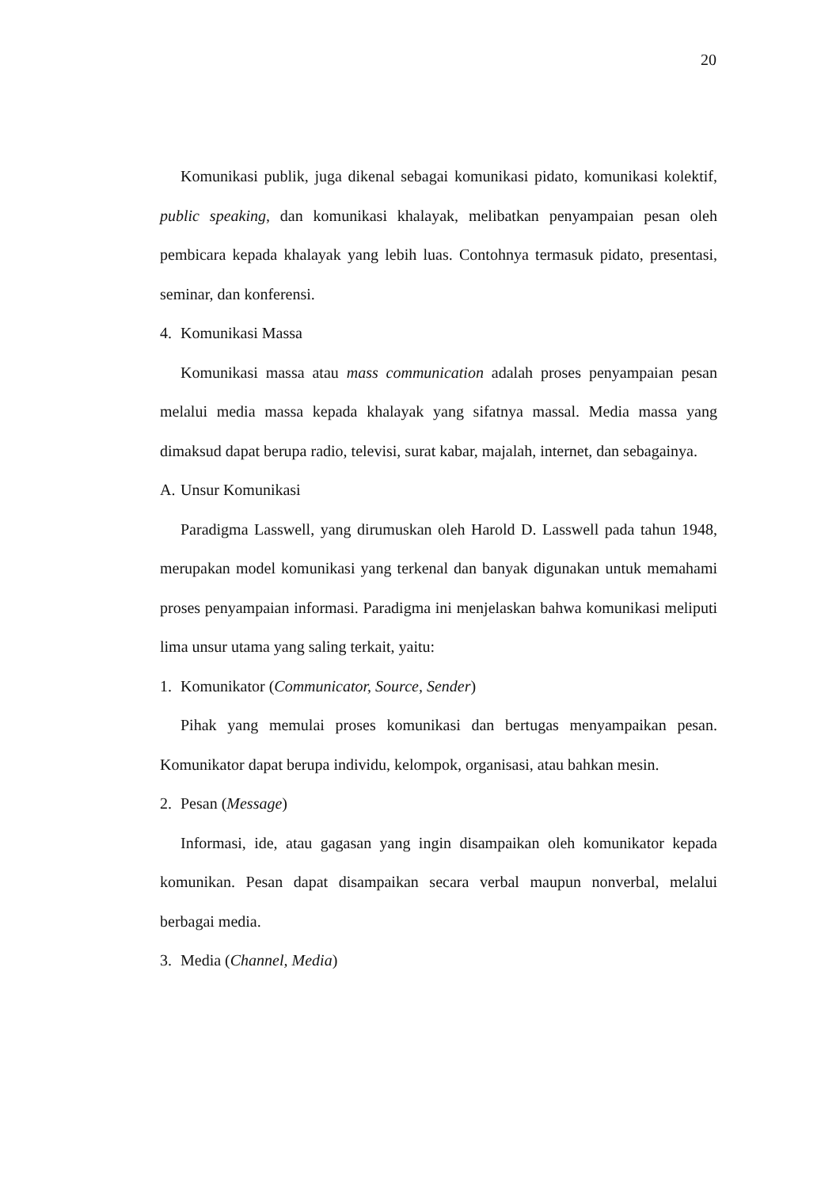20
Komunikasi publik, juga dikenal sebagai komunikasi pidato, komunikasi kolektif, public speaking, dan komunikasi khalayak, melibatkan penyampaian pesan oleh pembicara kepada khalayak yang lebih luas. Contohnya termasuk pidato, presentasi, seminar, dan konferensi.
4. Komunikasi Massa
Komunikasi massa atau mass communication adalah proses penyampaian pesan melalui media massa kepada khalayak yang sifatnya massal. Media massa yang dimaksud dapat berupa radio, televisi, surat kabar, majalah, internet, dan sebagainya.
A. Unsur Komunikasi
Paradigma Lasswell, yang dirumuskan oleh Harold D. Lasswell pada tahun 1948, merupakan model komunikasi yang terkenal dan banyak digunakan untuk memahami proses penyampaian informasi. Paradigma ini menjelaskan bahwa komunikasi meliputi lima unsur utama yang saling terkait, yaitu:
1. Komunikator (Communicator, Source, Sender)
Pihak yang memulai proses komunikasi dan bertugas menyampaikan pesan. Komunikator dapat berupa individu, kelompok, organisasi, atau bahkan mesin.
2. Pesan (Message)
Informasi, ide, atau gagasan yang ingin disampaikan oleh komunikator kepada komunikan. Pesan dapat disampaikan secara verbal maupun nonverbal, melalui berbagai media.
3. Media (Channel, Media)